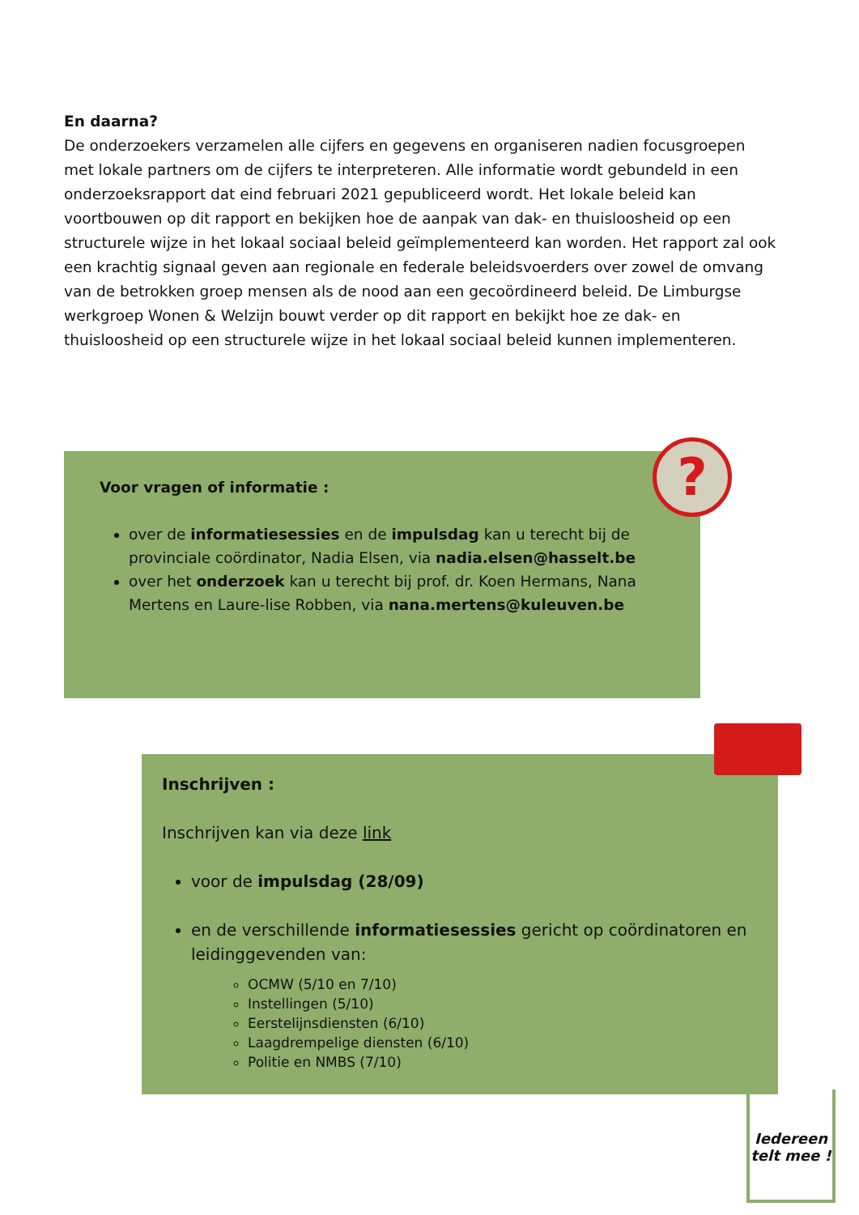En daarna?
De onderzoekers verzamelen alle cijfers en gegevens en organiseren nadien focusgroepen met lokale partners om de cijfers te interpreteren. Alle informatie wordt gebundeld in een onderzoeksrapport dat eind februari 2021 gepubliceerd wordt. Het lokale beleid kan voortbouwen op dit rapport en bekijken hoe de aanpak van dak- en thuisloosheid op een structurele wijze in het lokaal sociaal beleid geïmplementeerd kan worden. Het rapport zal ook een krachtig signaal geven aan regionale en federale beleidsvoerders over zowel de omvang van de betrokken groep mensen als de nood aan een gecoördineerd beleid. De Limburgse werkgroep Wonen & Welzijn bouwt verder op dit rapport en bekijkt hoe ze dak- en thuisloosheid op een structurele wijze in het lokaal sociaal beleid kunnen implementeren.
Voor vragen of informatie :
over de informatiesessies en de impulsdag kan u terecht bij de provinciale coördinator, Nadia Elsen, via nadia.elsen@hasselt.be
over het onderzoek kan u terecht bij prof. dr. Koen Hermans, Nana Mertens en Laure-lise Robben, via nana.mertens@kuleuven.be
?
Inschrijven :
Inschrijven kan via deze link
voor de impulsdag (28/09)
en de verschillende informatiesessies gericht op coördinatoren en leidinggevenden van:
OCMW (5/10 en 7/10)
Instellingen (5/10)
Eerstelijnsdiensten (6/10)
Laagdrempelige diensten (6/10)
Politie en NMBS (7/10)
Iedereen telt mee !